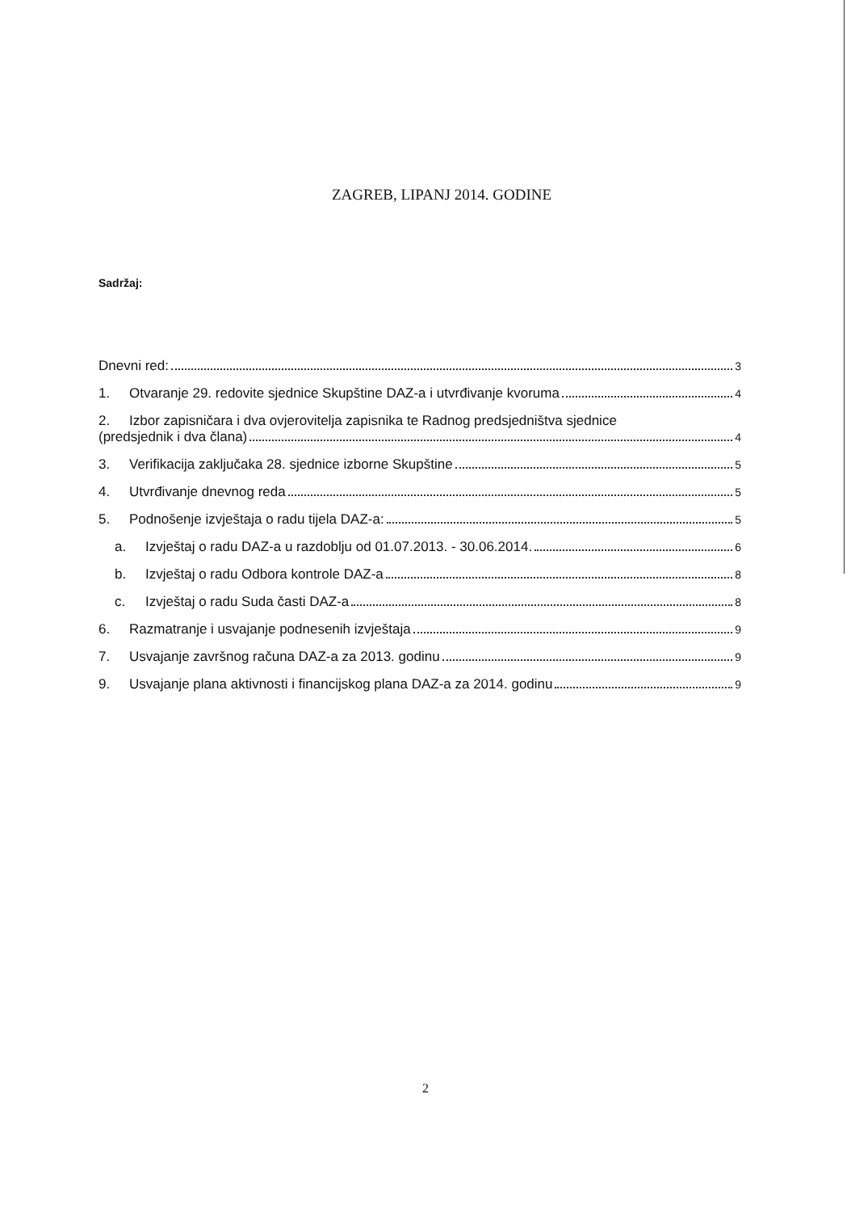ZAGREB, LIPANJ 2014. GODINE
Sadržaj:
Dnevni red: 3
1. Otvaranje 29. redovite sjednice Skupštine DAZ-a i utvrđivanje kvoruma 4
2. Izbor zapisničara i dva ovjerovitelja zapisnika te Radnog predsjedništva sjednice
(predsjednik i dva člana) 4
3. Verifikacija zaključaka 28. sjednice izborne Skupštine 5
4. Utvrđivanje dnevnog reda 5
5. Podnošenje izvještaja o radu tijela DAZ-a: 5
a. Izvještaj o radu DAZ-a u razdoblju od 01.07.2013. - 30.06.2014. 6
b. Izvještaj o radu Odbora kontrole DAZ-a 8
c. Izvještaj o radu Suda časti DAZ-a 8
6. Razmatranje i usvajanje podnesenih izvještaja 9
7. Usvajanje završnog računa DAZ-a za 2013. godinu 9
9. Usvajanje plana aktivnosti i financijskog plana DAZ-a za 2014. godinu 9
2